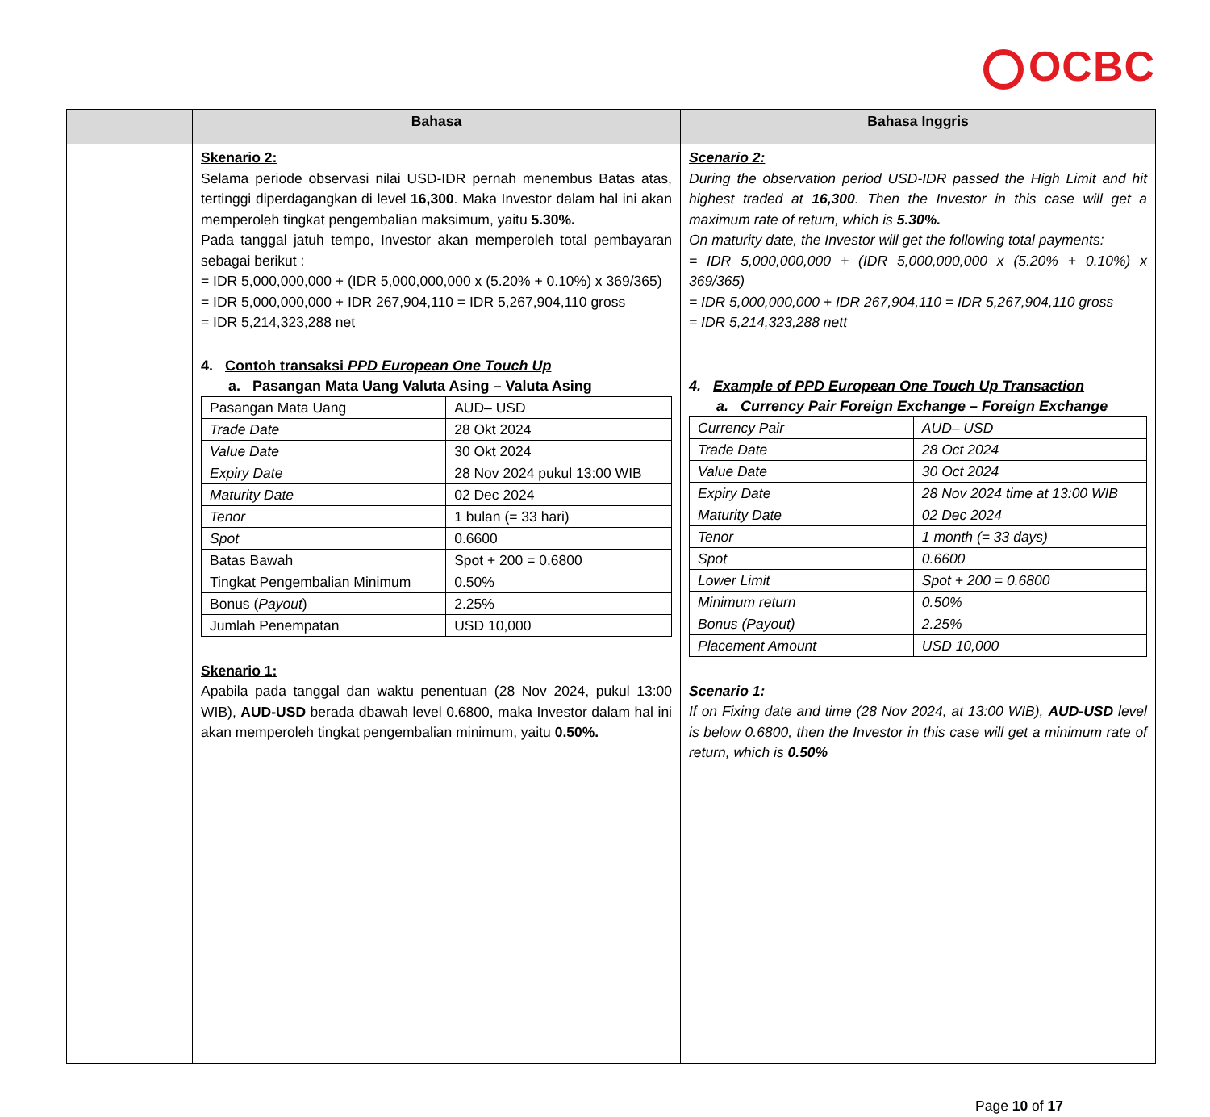OCBC
| | Bahasa | Bahasa Inggris |
| --- | --- | --- |
| | Skenario 2: Selama periode observasi nilai USD-IDR pernah menembus Batas atas, tertinggi diperdagangkan di level 16,300 . Maka Investor dalam hal ini akan memperoleh tingkat pengembalian maksimum, yaitu 5.30%. Pada tanggal jatuh tempo, Investor akan memperoleh total pembayaran sebagai berikut : = IDR 5,000,000,000 + (IDR 5,000,000,000 x (5.20% + 0.10%) x 369/365) = IDR 5,000,000,000 + IDR 267,904,110 = IDR 5,267,904,110 gross = IDR 5,214,323,288 net 4. Contoh transaksi PPD European One Touch Up a. Pasangan Mata Uang Valuta Asing – Valuta Asing / Pasangan Mata Uang / AUD– USD / / Trade Date / 28 Okt 2024 / / Value Date / 30 Okt 2024 / / Expiry Date / 28 Nov 2024 pukul 13:00 WIB / / Maturity Date / 02 Dec 2024 / / Tenor / 1 bulan (= 33 hari) / / Spot / 0.6600 / / Batas Bawah / Spot + 200 = 0.6800 / / Tingkat Pengembalian Minimum / 0.50% / / Bonus ( Payout ) / 2.25% / / Jumlah Penempatan / USD 10,000 / Skenario 1: Apabila pada tanggal dan waktu penentuan (28 Nov 2024, pukul 13:00 WIB), AUD-USD berada dbawah level 0.6800, maka Investor dalam hal ini akan memperoleh tingkat pengembalian minimum, yaitu 0.50%. | Scenario 2: During the observation period USD-IDR passed the High Limit and hit highest traded at 16,300 . Then the Investor in this case will get a maximum rate of return, which is 5.30%. On maturity date, the Investor will get the following total payments: = IDR 5,000,000,000 + (IDR 5,000,000,000 x (5.20% + 0.10%) x 369/365) = IDR 5,000,000,000 + IDR 267,904,110 = IDR 5,267,904,110 gross = IDR 5,214,323,288 nett 4. Example of PPD European One Touch Up Transaction a. Currency Pair Foreign Exchange – Foreign Exchange / Currency Pair / AUD– USD / / Trade Date / 28 Oct 2024 / / Value Date / 30 Oct 2024 / / Expiry Date / 28 Nov 2024 time at 13:00 WIB / / Maturity Date / 02 Dec 2024 / / Tenor / 1 month (= 33 days) / / Spot / 0.6600 / / Lower Limit / Spot + 200 = 0.6800 / / Minimum return / 0.50% / / Bonus (Payout) / 2.25% / / Placement Amount / USD 10,000 / Scenario 1: If on Fixing date and time (28 Nov 2024, at 13:00 WIB), AUD-USD level is below 0.6800, then the Investor in this case will get a minimum rate of return, which is 0.50% |
Page 10 of 17